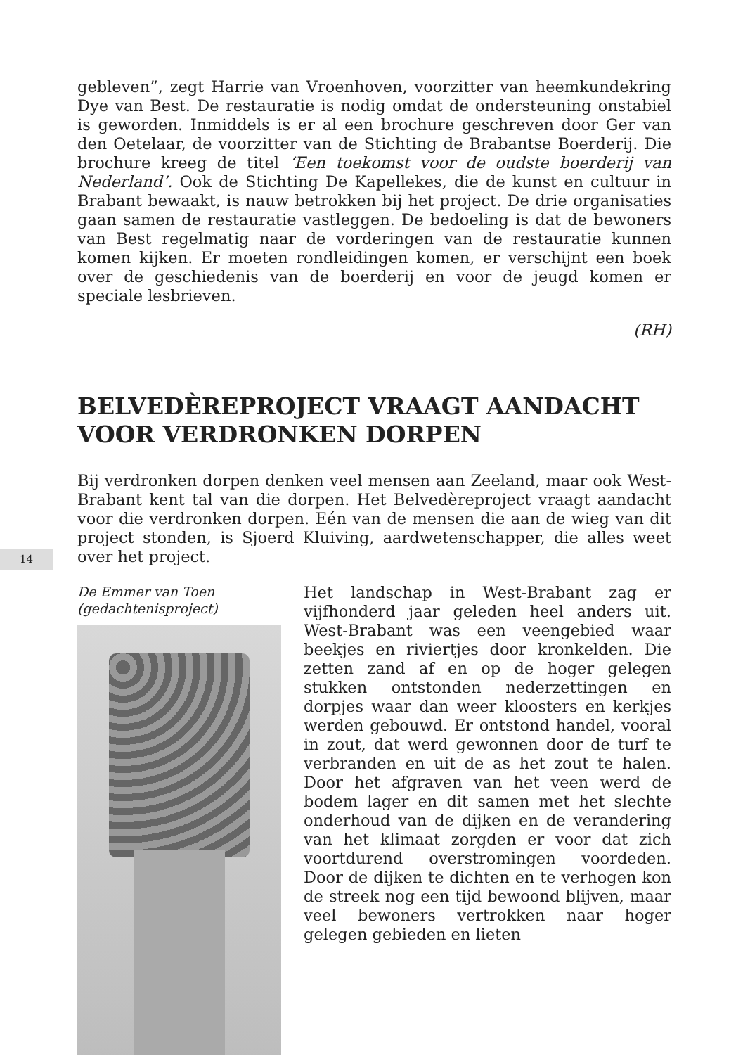14
gebleven”, zegt Harrie van Vroenhoven, voorzitter van heemkundekring Dye van Best. De restauratie is nodig omdat de ondersteuning onstabiel is geworden. Inmiddels is er al een brochure geschreven door Ger van den Oetelaar, de voorzitter van de Stichting de Brabantse Boerderij. Die brochure kreeg de titel ‘Een toekomst voor de oudste boerderij van Nederland’. Ook de Stichting De Kapellekes, die de kunst en cultuur in Brabant bewaakt, is nauw betrokken bij het project. De drie organisaties gaan samen de restauratie vastleggen. De bedoeling is dat de bewoners van Best regelmatig naar de vorderingen van de restauratie kunnen komen kijken. Er moeten rondleidingen komen, er verschijnt een boek over de geschiedenis van de boerderij en voor de jeugd komen er speciale lesbrieven.
(RH)
BELVEDÈREPROJECT VRAAGT AANDACHT VOOR VERDRONKEN DORPEN
Bij verdronken dorpen denken veel mensen aan Zeeland, maar ook West-Brabant kent tal van die dorpen. Het Belvedèreproject vraagt aandacht voor die verdronken dorpen. Eén van de mensen die aan de wieg van dit project stonden, is Sjoerd Kluiving, aardwetenschapper, die alles weet over het project.
De Emmer van Toen
(gedachtenisproject)
Het landschap in West-Brabant zag er vijfhonderd jaar geleden heel anders uit. West-Brabant was een veengebied waar beekjes en riviertjes door kronkelden. Die zetten zand af en op de hoger gelegen stukken ontstonden nederzettingen en dorpjes waar dan weer kloosters en kerkjes werden gebouwd. Er ontstond handel, vooral in zout, dat werd gewonnen door de turf te verbranden en uit de as het zout te halen. Door het afgraven van het veen werd de bodem lager en dit samen met het slechte onderhoud van de dijken en de verandering van het klimaat zorgden er voor dat zich voortdurend overstromingen voordeden. Door de dijken te dichten en te verhogen kon de streek nog een tijd bewoond blijven, maar veel bewoners vertrokken naar hoger gelegen gebieden en lieten